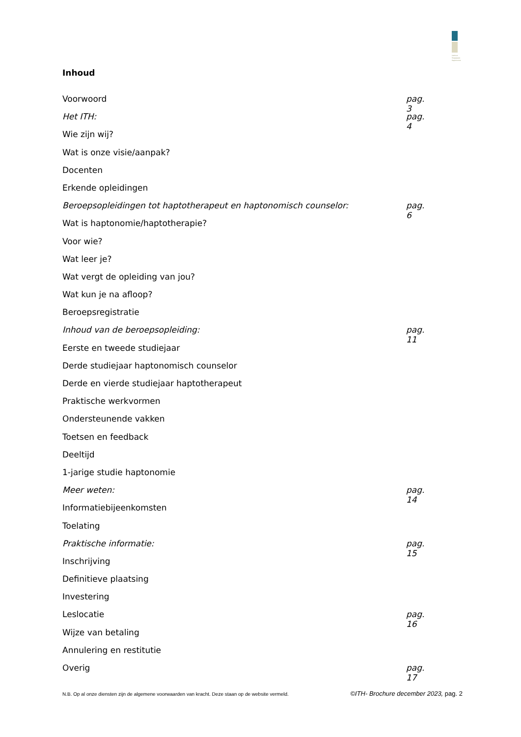Instituut Toegepaste Haptonomie
Inhoud
Voorwoord pag. 3
Het ITH: pag. 4
Wie zijn wij?
Wat is onze visie/aanpak?
Docenten
Erkende opleidingen
Beroepsopleidingen tot haptotherapeut en haptonomisch counselor: pag. 6
Wat is haptonomie/haptotherapie?
Voor wie?
Wat leer je?
Wat vergt de opleiding van jou?
Wat kun je na afloop?
Beroepsregistratie
Inhoud van de beroepsopleiding: pag. 11
Eerste en tweede studiejaar
Derde studiejaar haptonomisch counselor
Derde en vierde studiejaar haptotherapeut
Praktische werkvormen
Ondersteunende vakken
Toetsen en feedback
Deeltijd
1-jarige studie haptonomie
Meer weten: pag. 14
Informatiebijeenkomsten
Toelating
Praktische informatie: pag. 15
Inschrijving
Definitieve plaatsing
Investering
Leslocatie pag. 16
Wijze van betaling
Annulering en restitutie
Overig pag. 17
N.B. Op al onze diensten zijn de algemene voorwaarden van kracht. Deze staan op de website vermeld. ©ITH- Brochure december 2023, pag. 2